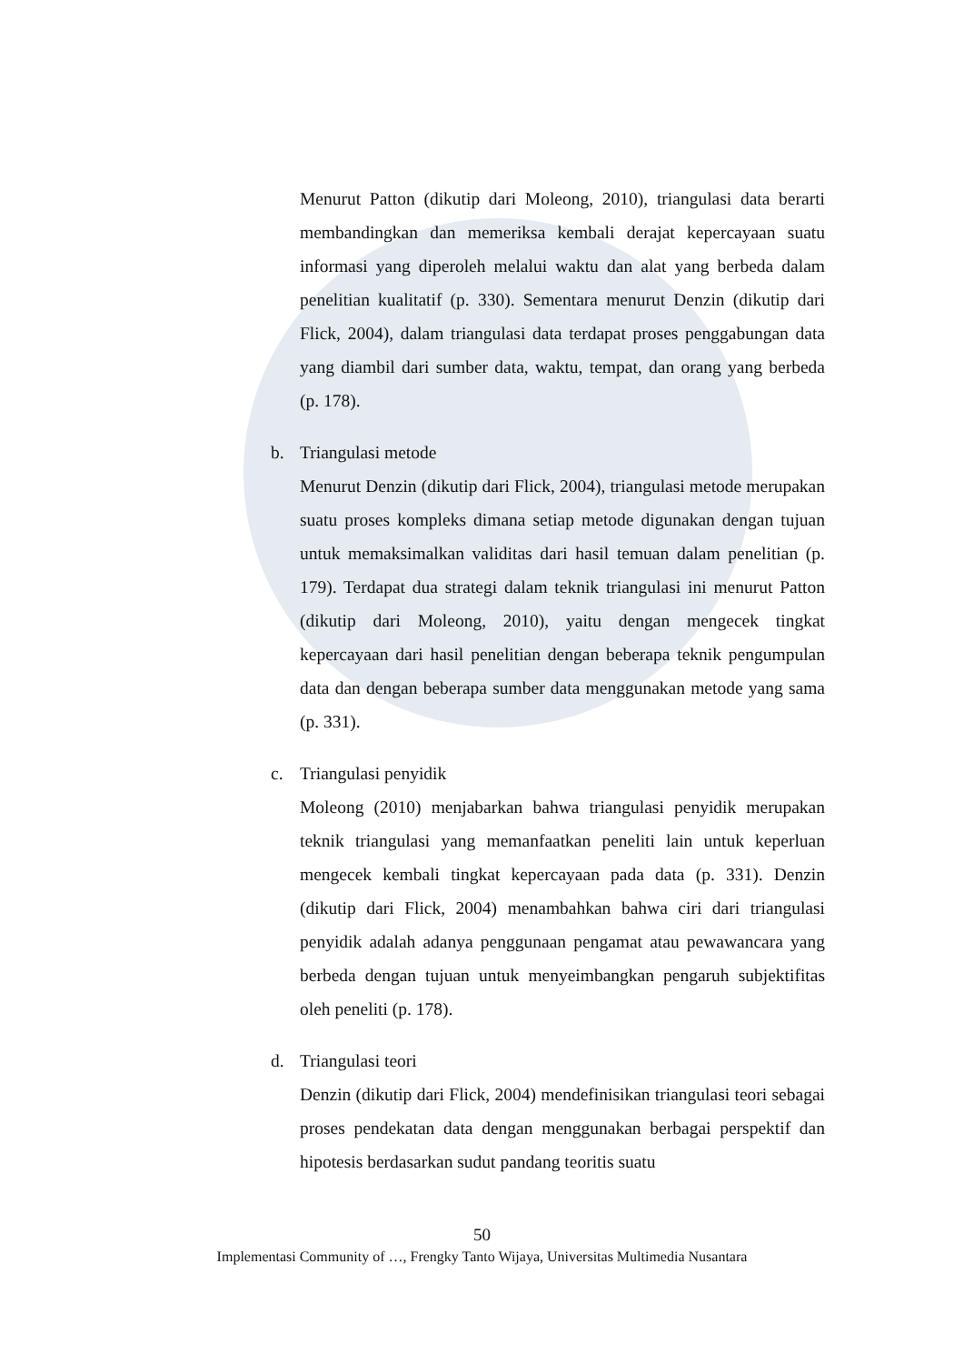Menurut Patton (dikutip dari Moleong, 2010), triangulasi data berarti membandingkan dan memeriksa kembali derajat kepercayaan suatu informasi yang diperoleh melalui waktu dan alat yang berbeda dalam penelitian kualitatif (p. 330). Sementara menurut Denzin (dikutip dari Flick, 2004), dalam triangulasi data terdapat proses penggabungan data yang diambil dari sumber data, waktu, tempat, dan orang yang berbeda (p. 178).
b. Triangulasi metode
Menurut Denzin (dikutip dari Flick, 2004), triangulasi metode merupakan suatu proses kompleks dimana setiap metode digunakan dengan tujuan untuk memaksimalkan validitas dari hasil temuan dalam penelitian (p. 179). Terdapat dua strategi dalam teknik triangulasi ini menurut Patton (dikutip dari Moleong, 2010), yaitu dengan mengecek tingkat kepercayaan dari hasil penelitian dengan beberapa teknik pengumpulan data dan dengan beberapa sumber data menggunakan metode yang sama (p. 331).
c. Triangulasi penyidik
Moleong (2010) menjabarkan bahwa triangulasi penyidik merupakan teknik triangulasi yang memanfaatkan peneliti lain untuk keperluan mengecek kembali tingkat kepercayaan pada data (p. 331). Denzin (dikutip dari Flick, 2004) menambahkan bahwa ciri dari triangulasi penyidik adalah adanya penggunaan pengamat atau pewawancara yang berbeda dengan tujuan untuk menyeimbangkan pengaruh subjektifitas oleh peneliti (p. 178).
d. Triangulasi teori
Denzin (dikutip dari Flick, 2004) mendefinisikan triangulasi teori sebagai proses pendekatan data dengan menggunakan berbagai perspektif dan hipotesis berdasarkan sudut pandang teoritis suatu
50
Implementasi Community of …, Frengky Tanto Wijaya, Universitas Multimedia Nusantara